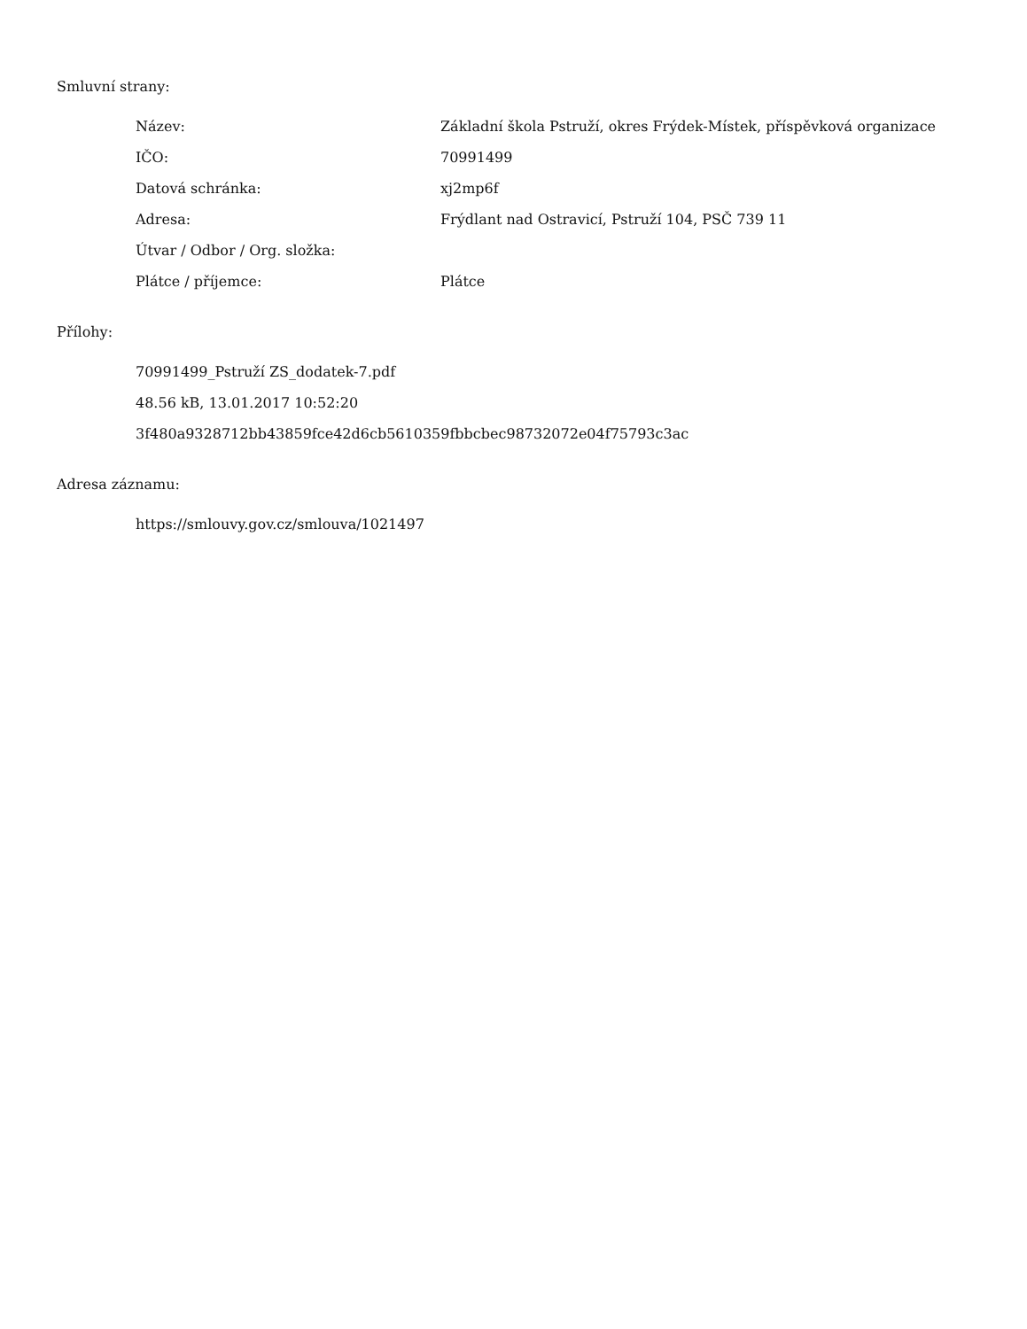Smluvní strany:
| Název: | Základní škola Pstruží, okres Frýdek-Místek, příspěvková organizace |
| IČO: | 70991499 |
| Datová schránka: | xj2mp6f |
| Adresa: | Frýdlant nad Ostravicí, Pstruží 104, PSČ 739 11 |
| Útvar / Odbor / Org. složka: | |
| Plátce / příjemce: | Plátce |
Přílohy:
70991499_Pstruží ZS_dodatek-7.pdf
48.56 kB, 13.01.2017 10:52:20
3f480a9328712bb43859fce42d6cb5610359fbbcbec98732072e04f75793c3ac
Adresa záznamu:
https://smlouvy.gov.cz/smlouva/1021497